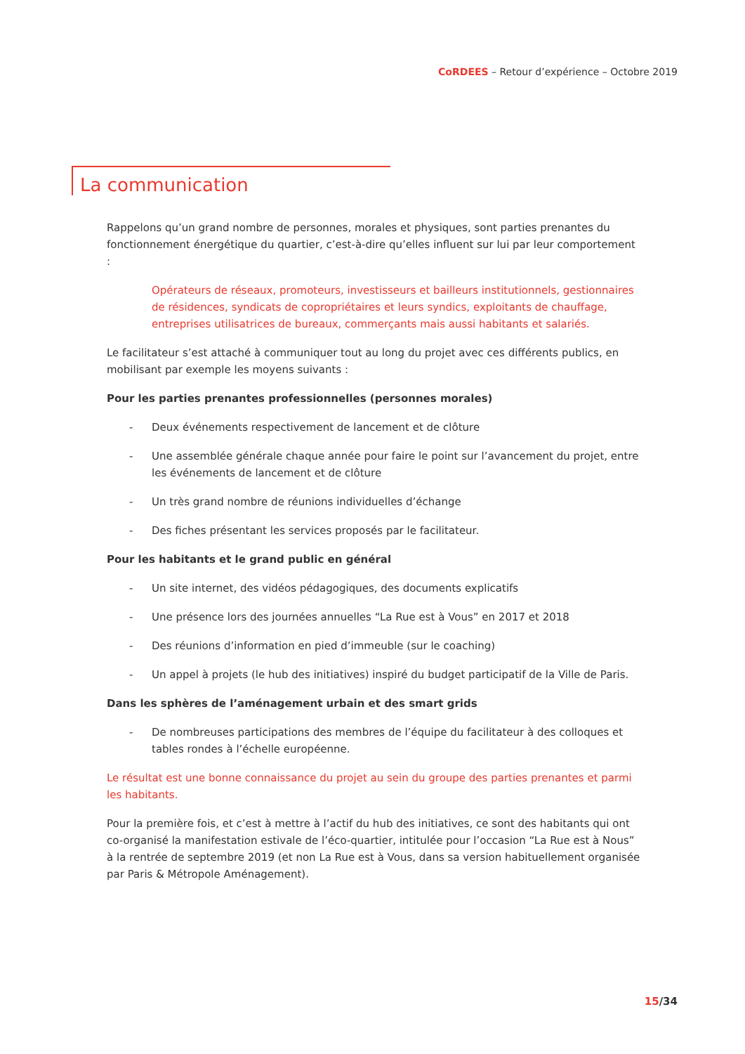CoRDEES – Retour d’expérience – Octobre 2019
La communication
Rappelons qu’un grand nombre de personnes, morales et physiques, sont parties prenantes du fonctionnement énergétique du quartier, c’est-à-dire qu’elles influent sur lui par leur comportement :
Opérateurs de réseaux, promoteurs, investisseurs et bailleurs institutionnels, gestionnaires de résidences, syndicats de copropriétaires et leurs syndics, exploitants de chauffage, entreprises utilisatrices de bureaux, commerçants mais aussi habitants et salariés.
Le facilitateur s’est attaché à communiquer tout au long du projet avec ces différents publics, en mobilisant par exemple les moyens suivants :
Pour les parties prenantes professionnelles (personnes morales)
- Deux événements respectivement de lancement et de clôture
- Une assemblée générale chaque année pour faire le point sur l’avancement du projet, entre les événements de lancement et de clôture
- Un très grand nombre de réunions individuelles d’échange
- Des fiches présentant les services proposés par le facilitateur.
Pour les habitants et le grand public en général
- Un site internet, des vidéos pédagogiques, des documents explicatifs
- Une présence lors des journées annuelles “La Rue est à Vous” en 2017 et 2018
- Des réunions d’information en pied d’immeuble (sur le coaching)
- Un appel à projets (le hub des initiatives) inspiré du budget participatif de la Ville de Paris.
Dans les sphères de l’aménagement urbain et des smart grids
- De nombreuses participations des membres de l’équipe du facilitateur à des colloques et tables rondes à l’échelle européenne.
Le résultat est une bonne connaissance du projet au sein du groupe des parties prenantes et parmi les habitants.
Pour la première fois, et c’est à mettre à l’actif du hub des initiatives, ce sont des habitants qui ont co-organisé la manifestation estivale de l’éco-quartier, intitulée pour l’occasion “La Rue est à Nous” à la rentrée de septembre 2019 (et non La Rue est à Vous, dans sa version habituellement organisée par Paris & Métropole Aménagement).
15/34